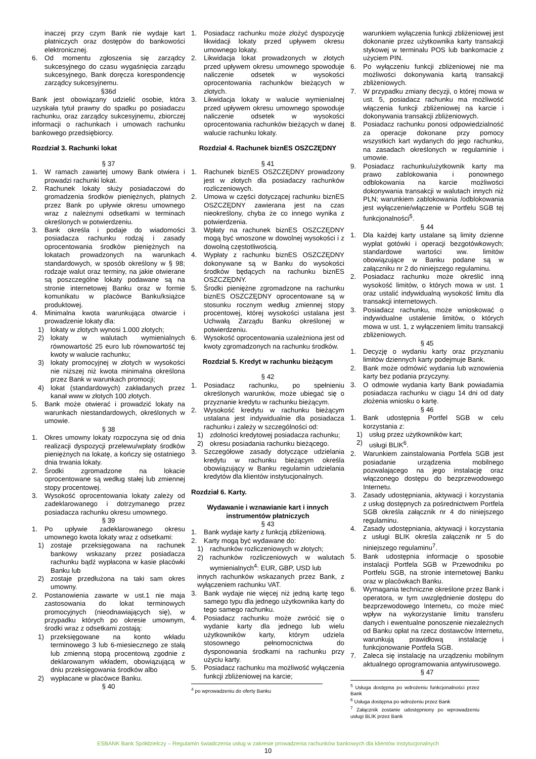inaczej przy czym Bank nie wydaje kart płatniczych oraz dostępów do bankowości elektronicznej.
6. Od momentu zgłoszenia się zarządcy sukcesyjnego do czasu wygaśnięcia zarządu sukcesyjnego, Bank doręcza korespondencję zarządcy sukcesyjnemu.
§36d
Bank jest obowiązany udzielić osobie, która uzyskała tytuł prawny do spadku po posiadaczu rachunku, oraz zarządcy sukcesyjnemu, zbiorczej informacji o rachunkach i umowach rachunku bankowego przedsiębiorcy.
Rozdział 3. Rachunki lokat
§ 37
1. W ramach zawartej umowy Bank otwiera i prowadzi rachunki lokat.
2. Rachunek lokaty służy posiadaczowi do gromadzenia środków pieniężnych, płatnych przez Bank po upływie okresu umownego wraz z należnymi odsetkami w terminach określonych w potwierdzeniu.
3. Bank określa i podaje do wiadomości posiadacza rachunku rodzaj i zasady oprocentowania środków pieniężnych na lokatach prowadzonych na warunkach standardowych, w sposób określony w § 98; rodzaje walut oraz terminy, na jakie otwierane są poszczególne lokaty podawane są na stronie internetowej Banku oraz w formie komunikatu w placówce Banku/książce produktowej.
4. Minimalna kwota warunkująca otwarcie i prowadzenie lokaty dla:
1) lokaty w złotych wynosi 1.000 złotych;
2) lokaty w walutach wymienialnych równowartość 25 euro lub równowartość tej kwoty w walucie rachunku;
3) lokaty promocyjnej w złotych w wysokości nie niższej niż kwota minimalna określona przez Bank w warunkach promocji;
4) lokat (standardowych) zakładanych przez kanał www w złotych 100 złotych.
5. Bank może otwierać i prowadzić lokaty na warunkach niestandardowych, określonych w umowie.
§ 38
1. Okres umowny lokaty rozpoczyna się od dnia realizacji dyspozycji przelewu/wpłaty środków pieniężnych na lokatę, a kończy się ostatniego dnia trwania lokaty.
2. Środki zgromadzone na lokacie oprocentowane są według stałej lub zmiennej stopy procentowej.
3. Wysokość oprocentowania lokaty zależy od zadeklarowanego i dotrzymanego przez posiadacza rachunku okresu umownego.
§ 39
1. Po upływie zadeklarowanego okresu umownego kwota lokaty wraz z odsetkami:
1) zostaje przeksięgowana na rachunek bankowy wskazany przez posiadacza rachunku bądź wypłacona w kasie placówki Banku lub
2) zostaje przedłużona na taki sam okres umowny.
2. Postanowienia zawarte w ust.1 nie maja zastosowania do lokat terminowych promocyjnych (nieodnawiających się), w przypadku których po okresie umownym, środki wraz z odsetkami zostają:
1) przeksięgowane na konto wkładu terminowego 3 lub 6-miesiecznego ze stałą lub zmienną stopą procentową zgodnie z deklarowanym wkładem, obowiązującą w dniu przeksięgowania środków albo
2) wypłacane w placówce Banku.
§ 40
1. Posiadacz rachunku może złożyć dyspozycję likwidacji lokaty przed upływem okresu umownego lokaty.
2. Likwidacja lokat prowadzonych w złotych przed upływem okresu umownego spowoduje naliczenie odsetek w wysokości oprocentowania rachunków bieżących w złotych.
3. Likwidacja lokaty w walucie wymienialnej przed upływem okresu umownego spowoduje naliczenie odsetek w wysokości oprocentowania rachunków bieżących w danej walucie rachunku lokaty.
Rozdział 4. Rachunek biznES OSZCZĘDNY
§ 41
1. Rachunek biznES OSZCZĘDNY prowadzony jest w złotych dla posiadaczy rachunków rozliczeniowych.
2. Umowa w części dotyczącej rachunku biznES OSZCZĘDNY zawierana jest na czas nieokreślony, chyba że co innego wynika z potwierdzenia.
3. Wpłaty na rachunek biznES OSZCZĘDNY mogą być wnoszone w dowolnej wysokości i z dowolną częstotliwością.
4. Wypłaty z rachunku biznES OSZCZĘDNY dokonywane są w Banku do wysokości środków będących na rachunku biznES OSZCZĘDNY.
5. Środki pieniężne zgromadzone na rachunku biznES OSZCZĘDNY oprocentowane są w stosunku rocznym według zmiennej stopy procentowej, której wysokości ustalana jest Uchwałą Zarządu Banku określonej w potwierdzeniu.
6. Wysokość oprocentowania uzależniona jest od kwoty zgromadzonych na rachunku środków.
Rozdział 5. Kredyt w rachunku bieżącym
§ 42
1. Posiadacz rachunku, po spełnieniu określonych warunków, może ubiegać się o przyznanie kredytu w rachunku bieżącym.
2. Wysokość kredytu w rachunku bieżącym ustalana jest indywidualnie dla posiadacza rachunku i zależy w szczególności od:
1) zdolności kredytowej posiadacza rachunku;
2) okresu posiadania rachunku bieżącego.
3. Szczegółowe zasady dotyczące udzielania kredytu w rachunku bieżącym określa obowiązujący w Banku regulamin udzielania kredytów dla klientów instytucjonalnych.
Rozdział 6. Karty.
Wydawanie i wznawianie kart i innych instrumentów płatniczych
§ 43
1. Bank wydaje karty z funkcją zbliżeniową.
2. Karty mogą być wydawane do:
1) rachunków rozliczeniowych w złotych;
2) rachunków rozliczeniowych w walutach wymienialnych<sup>4</sup>: EUR, GBP, USD lub
innych rachunków wskazanych przez Bank, z wyłączeniem rachunku VAT.
3. Bank wydaje nie więcej niż jedną kartę tego samego typu dla jednego użytkownika karty do tego samego rachunku.
4. Posiadacz rachunku może zwrócić się o wydanie karty dla jednego lub wielu użytkowników karty, którym udziela stosownego pełnomocnictwa do dysponowania środkami na rachunku przy użyciu karty.
5. Posiadacz rachunku ma możliwość wyłączenia funkcji zbliżeniowej na karcie;
<sup>4</sup> po wprowadzeniu do oferty Banku
warunkiem wyłączenia funkcji zbliżeniowej jest dokonanie przez użytkownika karty transakcji stykowej w terminalu POS lub bankomacie z użyciem PIN.
6. Po wyłączeniu funkcji zbliżeniowej nie ma możliwości dokonywania kartą transakcji zbliżeniowych.
7. W przypadku zmiany decyzji, o której mowa w ust. 5, posiadacz rachunku ma możliwość włączenia funkcji zbliżeniowej na karcie i dokonywania transakcji zbliżeniowych.
8. Posiadacz rachunku ponosi odpowiedzialność za operacje dokonane przy pomocy wszystkich kart wydanych do jego rachunku, na zasadach określonych w regulaminie i umowie.
9. Posiadacz rachunku/użytkownik karty ma prawo zablokowania i ponownego odblokowania na karcie możliwości dokonywania transakcji w walutach innych niż PLN; warunkiem zablokowania /odblokowania jest wyłączenie/włączenie w Portfelu SGB tej funkcjonalności<sup>5</sup>.
§ 44
1. Dla każdej karty ustalane są limity dzienne wypłat gotówki i operacji bezgotówkowych; standardowe wartości ww. limitów obowiązujące w Banku podane są w załączniku nr 2 do niniejszego regulaminu.
2. Posiadacz rachunku może określić inną wysokość limitów, o których mowa w ust. 1 oraz ustalić indywidualną wysokość limitu dla transakcji internetowych.
3. Posiadacz rachunku, może wnioskować o indywidualne ustalenie limitów, o których mowa w ust. 1, z wyłączeniem limitu transakcji zbliżeniowych.
§ 45
1. Decyzję o wydaniu karty oraz przyznaniu limitów dziennych karty podejmuje Bank.
2. Bank może odmówić wydania lub wznowienia karty bez podania przyczyny.
3. O odmowie wydania karty Bank powiadamia posiadacza rachunku w ciągu 14 dni od daty złożenia wniosku o kartę.
§ 46
1. Bank udostępnia Portfel SGB w celu korzystania z:
1) usług przez użytkowników kart;
2) usługi BLIK<sup>6</sup>.
2. Warunkiem zainstalowania Portfela SGB jest posiadanie urządzenia mobilnego pozwalającego na jego instalację oraz włączonego dostępu do bezprzewodowego Internetu.
3. Zasady udostępniania, aktywacji i korzystania z usług dostępnych za pośrednictwem Portfela SGB określa załącznik nr 4 do niniejszego regulaminu.
4. Zasady udostępniania, aktywacji i korzystania z usługi BLIK określa załącznik nr 5 do niniejszego regulaminu<sup>7</sup>.
5. Bank udostępnia informacje o sposobie instalacji Portfela SGB w Przewodniku po Portfelu SGB, na stronie internetowej Banku oraz w placówkach Banku.
6. Wymagania techniczne określone przez Bank i operatora, w tym uwzględnienie dostępu do bezprzewodowego Internetu, co może mieć wpływ na wykorzystanie limitu transferu danych i ewentualne ponoszenie niezależnych od Banku opłat na rzecz dostawców Internetu, warunkują prawidłową instalację i funkcjonowanie Portfela SGB.
7. Zaleca się instalację na urządzeniu mobilnym aktualnego oprogramowania antywirusowego.
§ 47
<sup>5</sup> Usługa dostępna po wdrożeniu funkcjonalności przez Bank
<sup>6</sup> Usługa dostępna po wdrożeniu przez Bank
<sup>7</sup> Załącznik zostanie udostępniony po wprowadzeniu usługi BLIK przez Bank
ESBANK Bank Spółdzielczy – Regulamin świadczenia usług w zakresie prowadzenia rachunków bankowych dla klientów instytucjonalnych
10